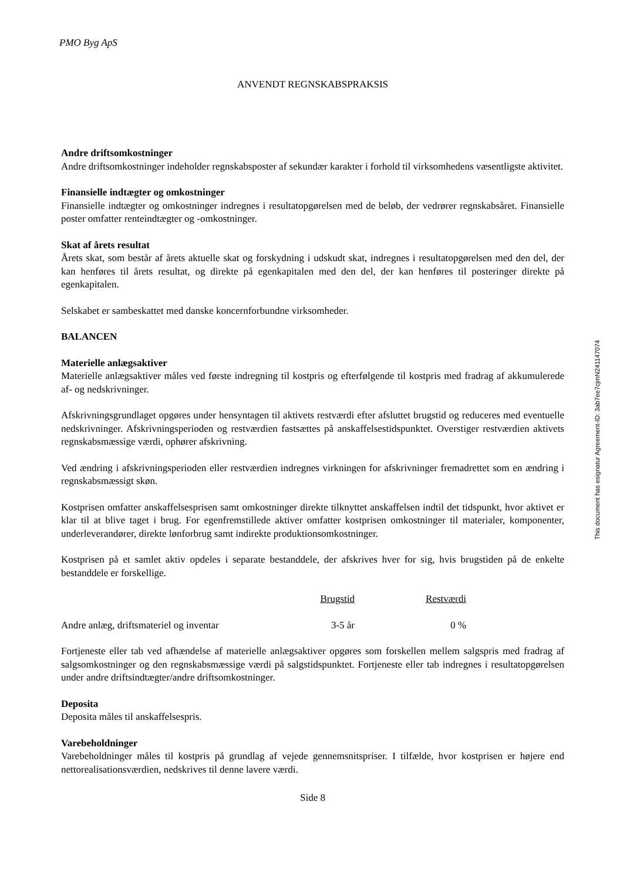PMO Byg ApS
ANVENDT REGNSKABSPRAKSIS
Andre driftsomkostninger
Andre driftsomkostninger indeholder regnskabsposter af sekundær karakter i forhold til virksomhedens væsentligste aktivitet.
Finansielle indtægter og omkostninger
Finansielle indtægter og omkostninger indregnes i resultatopgørelsen med de beløb, der vedrører regnskabsåret. Finansielle poster omfatter renteindtægter og -omkostninger.
Skat af årets resultat
Årets skat, som består af årets aktuelle skat og forskydning i udskudt skat, indregnes i resultatopgørelsen med den del, der kan henføres til årets resultat, og direkte på egenkapitalen med den del, der kan henføres til posteringer direkte på egenkapitalen.
Selskabet er sambeskattet med danske koncernforbundne virksomheder.
BALANCEN
Materielle anlægsaktiver
Materielle anlægsaktiver måles ved første indregning til kostpris og efterfølgende til kostpris med fradrag af akkumulerede af- og nedskrivninger.
Afskrivningsgrundlaget opgøres under hensyntagen til aktivets restværdi efter afsluttet brugstid og reduceres med eventuelle nedskrivninger. Afskrivningsperioden og restværdien fastsættes på anskaffelsestidspunktet. Overstiger restværdien aktivets regnskabsmæssige værdi, ophører afskrivning.
Ved ændring i afskrivningsperioden eller restværdien indregnes virkningen for afskrivninger fremadrettet som en ændring i regnskabsmæssigt skøn.
Kostprisen omfatter anskaffelsesprisen samt omkostninger direkte tilknyttet anskaffelsen indtil det tidspunkt, hvor aktivet er klar til at blive taget i brug. For egenfremstillede aktiver omfatter kostprisen omkostninger til materialer, komponenter, underleverandører, direkte lønforbrug samt indirekte produktionsomkostninger.
Kostprisen på et samlet aktiv opdeles i separate bestanddele, der afskrives hver for sig, hvis brugstiden på de enkelte bestanddele er forskellige.
| | Brugstid | Restværdi | |
| --- | --- | --- | --- |
| Andre anlæg, driftsmateriel og inventar | 3-5 år | 0 % | |
Fortjeneste eller tab ved afhændelse af materielle anlægsaktiver opgøres som forskellen mellem salgspris med fradrag af salgsomkostninger og den regnskabsmæssige værdi på salgstidspunktet. Fortjeneste eller tab indregnes i resultatopgørelsen under andre driftsindtægter/andre driftsomkostninger.
Deposita
Deposita måles til anskaffelsespris.
Varebeholdninger
Varebeholdninger måles til kostpris på grundlag af vejede gennemsnitspriser. I tilfælde, hvor kostprisen er højere end nettorealisationsværdien, nedskrives til denne lavere værdi.
Side 8
This document has esignatur Agreement-ID: 3ab7ee7cjmN241147074